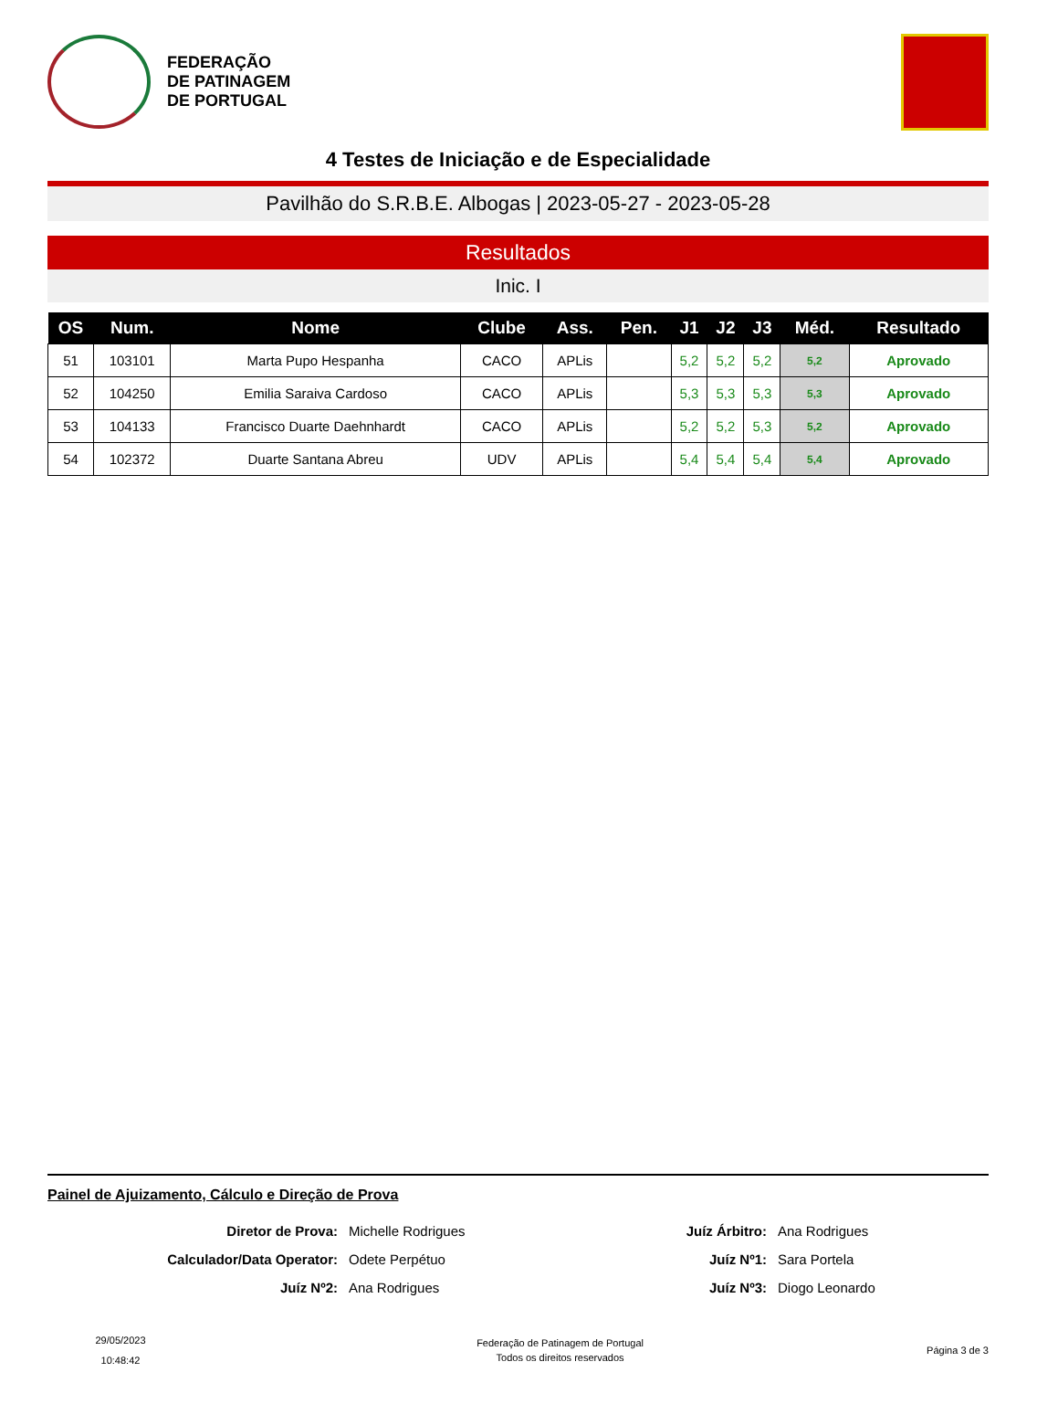FEDERAÇÃO
DE PATINAGEM
DE PORTUGAL
4 Testes de Iniciação e de Especialidade
Pavilhão do S.R.B.E. Albogas | 2023-05-27 - 2023-05-28
Resultados
Inic. I
| OS | Num. | Nome | Clube | Ass. | Pen. | J1 | J2 | J3 | Méd. | Resultado |
| --- | --- | --- | --- | --- | --- | --- | --- | --- | --- | --- |
| 51 | 103101 | Marta Pupo Hespanha | CACO | APLis | | 5,2 | 5,2 | 5,2 | 5,2 | Aprovado |
| 52 | 104250 | Emilia Saraiva Cardoso | CACO | APLis | | 5,3 | 5,3 | 5,3 | 5,3 | Aprovado |
| 53 | 104133 | Francisco Duarte Daehnhardt | CACO | APLis | | 5,2 | 5,2 | 5,3 | 5,2 | Aprovado |
| 54 | 102372 | Duarte Santana Abreu | UDV | APLis | | 5,4 | 5,4 | 5,4 | 5,4 | Aprovado |
Painel de Ajuizamento, Cálculo e Direção de Prova
Diretor de Prova: Michelle Rodrigues Juíz Árbitro: Ana Rodrigues Calculador/Data Operator: Odete Perpétuo Juíz Nº1: Sara Portela Juíz Nº2: Ana Rodrigues Juíz Nº3: Diogo Leonardo
29/05/2023
10:48:42
Federação de Patinagem de Portugal
Todos os direitos reservados
Página 3 de 3